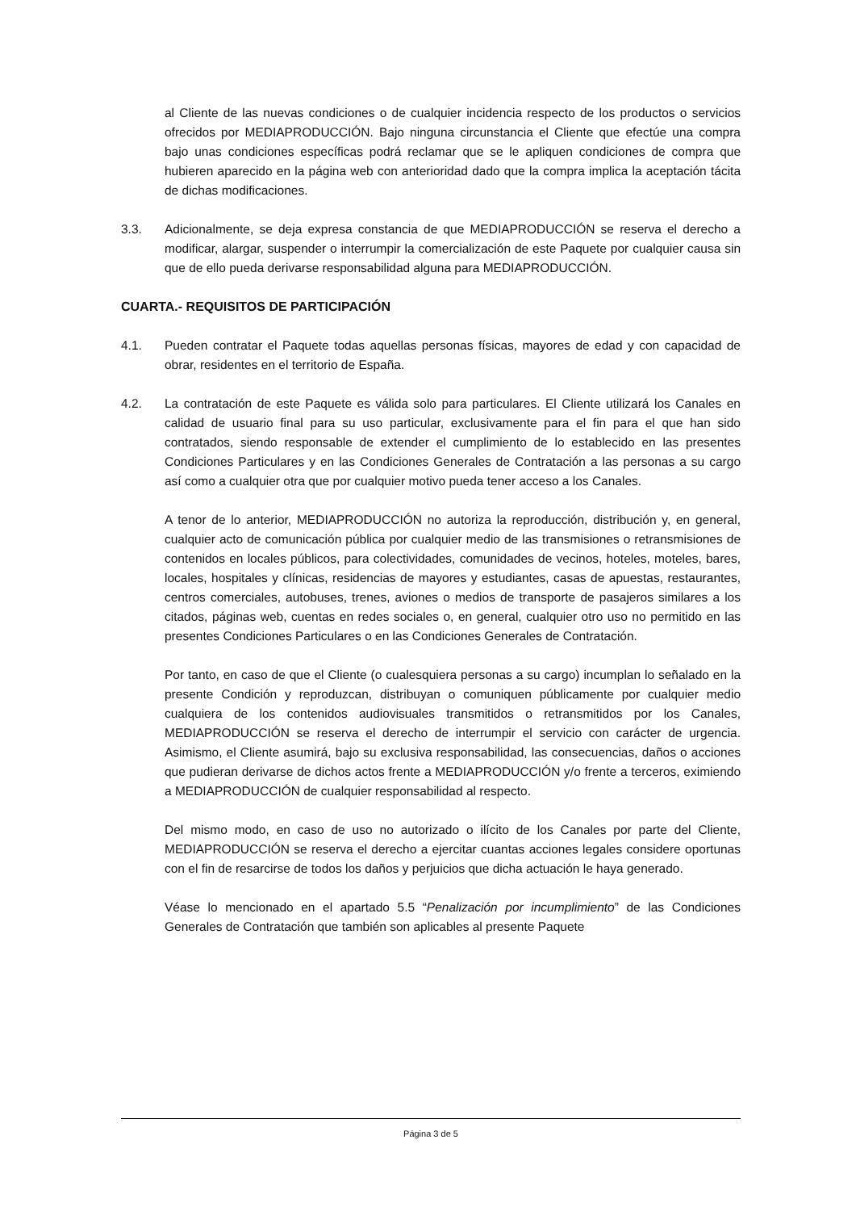al Cliente de las nuevas condiciones o de cualquier incidencia respecto de los productos o servicios ofrecidos por MEDIAPRODUCCIÓN. Bajo ninguna circunstancia el Cliente que efectúe una compra bajo unas condiciones específicas podrá reclamar que se le apliquen condiciones de compra que hubieren aparecido en la página web con anterioridad dado que la compra implica la aceptación tácita de dichas modificaciones.
3.3. Adicionalmente, se deja expresa constancia de que MEDIAPRODUCCIÓN se reserva el derecho a modificar, alargar, suspender o interrumpir la comercialización de este Paquete por cualquier causa sin que de ello pueda derivarse responsabilidad alguna para MEDIAPRODUCCIÓN.
CUARTA.- REQUISITOS DE PARTICIPACIÓN
4.1. Pueden contratar el Paquete todas aquellas personas físicas, mayores de edad y con capacidad de obrar, residentes en el territorio de España.
4.2. La contratación de este Paquete es válida solo para particulares. El Cliente utilizará los Canales en calidad de usuario final para su uso particular, exclusivamente para el fin para el que han sido contratados, siendo responsable de extender el cumplimiento de lo establecido en las presentes Condiciones Particulares y en las Condiciones Generales de Contratación a las personas a su cargo así como a cualquier otra que por cualquier motivo pueda tener acceso a los Canales.
A tenor de lo anterior, MEDIAPRODUCCIÓN no autoriza la reproducción, distribución y, en general, cualquier acto de comunicación pública por cualquier medio de las transmisiones o retransmisiones de contenidos en locales públicos, para colectividades, comunidades de vecinos, hoteles, moteles, bares, locales, hospitales y clínicas, residencias de mayores y estudiantes, casas de apuestas, restaurantes, centros comerciales, autobuses, trenes, aviones o medios de transporte de pasajeros similares a los citados, páginas web, cuentas en redes sociales o, en general, cualquier otro uso no permitido en las presentes Condiciones Particulares o en las Condiciones Generales de Contratación.
Por tanto, en caso de que el Cliente (o cualesquiera personas a su cargo) incumplan lo señalado en la presente Condición y reproduzcan, distribuyan o comuniquen públicamente por cualquier medio cualquiera de los contenidos audiovisuales transmitidos o retransmitidos por los Canales, MEDIAPRODUCCIÓN se reserva el derecho de interrumpir el servicio con carácter de urgencia. Asimismo, el Cliente asumirá, bajo su exclusiva responsabilidad, las consecuencias, daños o acciones que pudieran derivarse de dichos actos frente a MEDIAPRODUCCIÓN y/o frente a terceros, eximiendo a MEDIAPRODUCCIÓN de cualquier responsabilidad al respecto.
Del mismo modo, en caso de uso no autorizado o ilícito de los Canales por parte del Cliente, MEDIAPRODUCCIÓN se reserva el derecho a ejercitar cuantas acciones legales considere oportunas con el fin de resarcirse de todos los daños y perjuicios que dicha actuación le haya generado.
Véase lo mencionado en el apartado 5.5 “Penalización por incumplimiento” de las Condiciones Generales de Contratación que también son aplicables al presente Paquete
Página 3 de 5